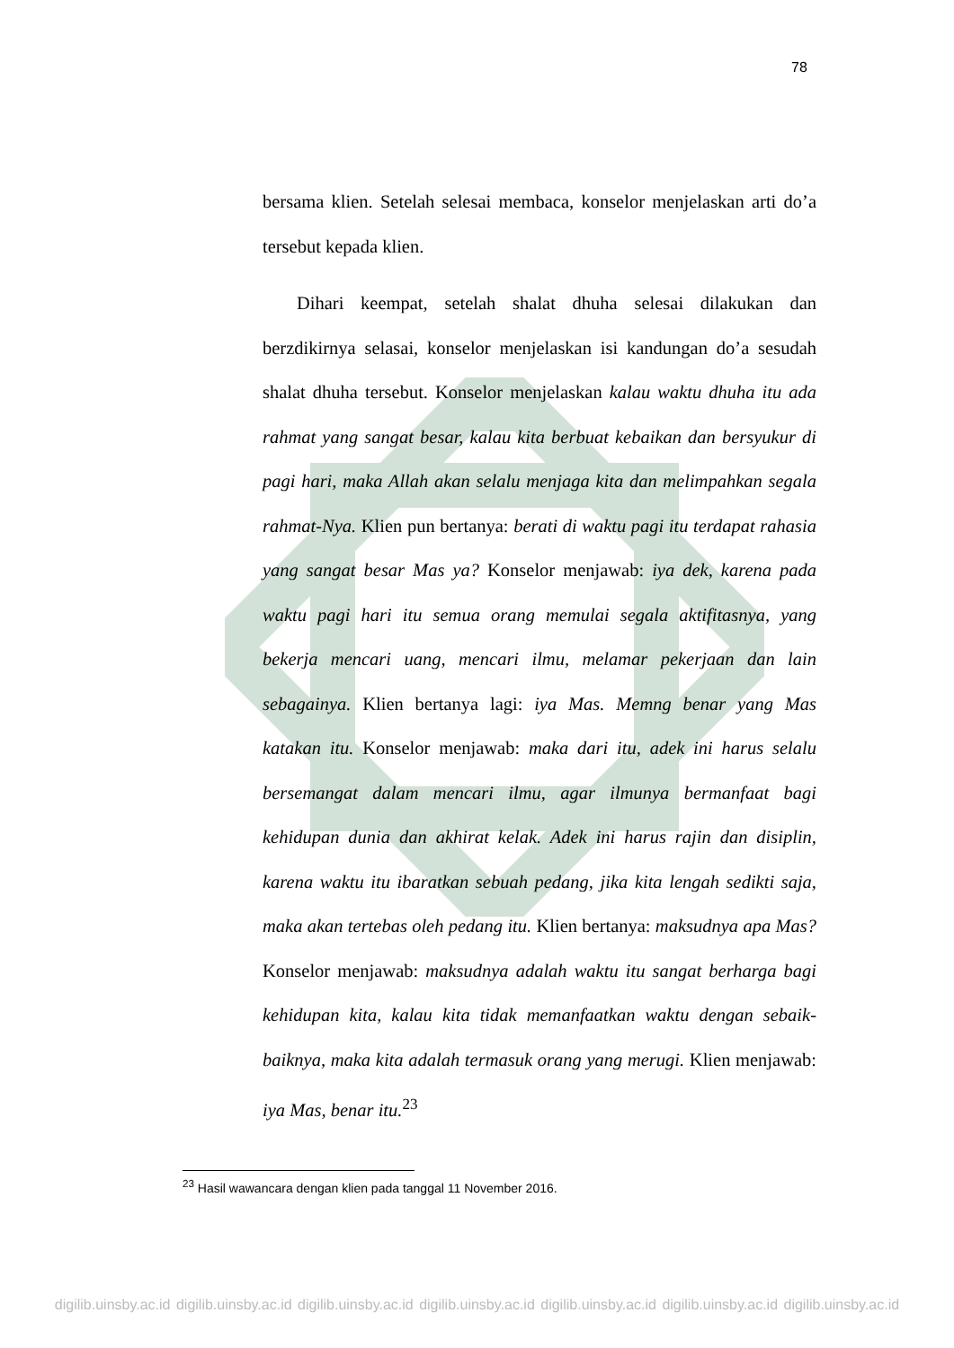78
bersama klien. Setelah selesai membaca, konselor menjelaskan arti do’a tersebut kepada klien.
Dihari keempat, setelah shalat dhuha selesai dilakukan dan berzdikirnya selasai, konselor menjelaskan isi kandungan do’a sesudah shalat dhuha tersebut. Konselor menjelaskan kalau waktu dhuha itu ada rahmat yang sangat besar, kalau kita berbuat kebaikan dan bersyukur di pagi hari, maka Allah akan selalu menjaga kita dan melimpahkan segala rahmat-Nya. Klien pun bertanya: berati di waktu pagi itu terdapat rahasia yang sangat besar Mas ya? Konselor menjawab: iya dek, karena pada waktu pagi hari itu semua orang memulai segala aktifitasnya, yang bekerja mencari uang, mencari ilmu, melamar pekerjaan dan lain sebagainya. Klien bertanya lagi: iya Mas. Memng benar yang Mas katakan itu. Konselor menjawab: maka dari itu, adek ini harus selalu bersemangat dalam mencari ilmu, agar ilmunya bermanfaat bagi kehidupan dunia dan akhirat kelak. Adek ini harus rajin dan disiplin, karena waktu itu ibaratkan sebuah pedang, jika kita lengah sedikti saja, maka akan tertebas oleh pedang itu. Klien bertanya: maksudnya apa Mas? Konselor menjawab: maksudnya adalah waktu itu sangat berharga bagi kehidupan kita, kalau kita tidak memanfaatkan waktu dengan sebaik-baiknya, maka kita adalah termasuk orang yang merugi. Klien menjawab: iya Mas, benar itu.<sup>23</sup>
<sup>23</sup> Hasil wawancara dengan klien pada tanggal 11 November 2016.
digilib.uinsby.ac.id digilib.uinsby.ac.id digilib.uinsby.ac.id digilib.uinsby.ac.id digilib.uinsby.ac.id digilib.uinsby.ac.id digilib.uinsby.ac.id